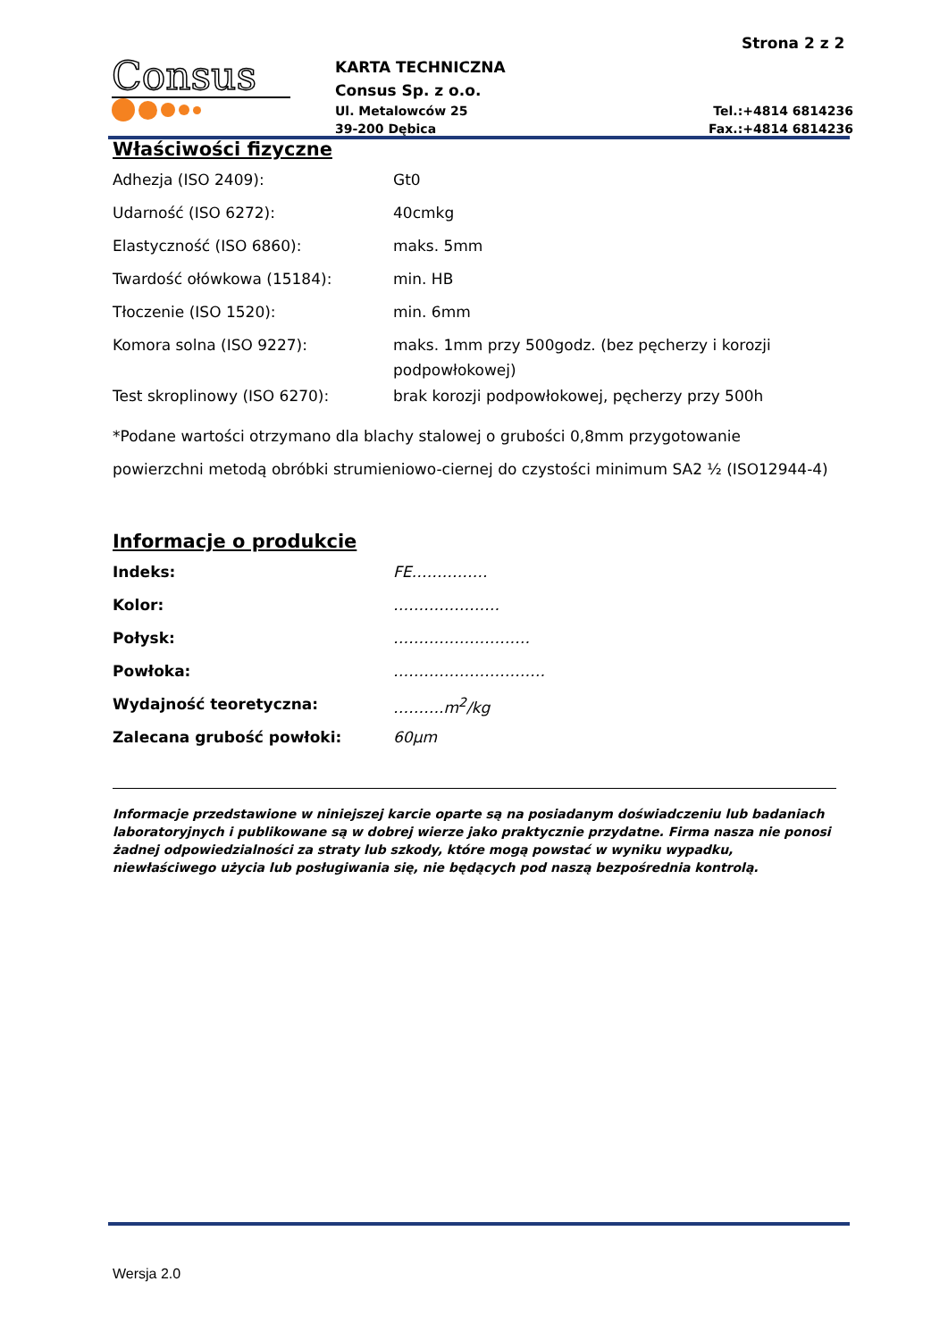Strona 2 z 2
Consus
KARTA TECHNICZNA
Consus Sp. z o.o.
Ul. Metalowców 25
39-200 Dębica
Tel.:+4814 6814236
Fax.:+4814 6814236
Właściwości fizyczne
| Adhezja (ISO 2409): | Gt0 |
| Udarność (ISO 6272): | 40cmkg |
| Elastyczność (ISO 6860): | maks. 5mm |
| Twardość ołówkowa (15184): | min. HB |
| Tłoczenie (ISO 1520): | min. 6mm |
| Komora solna (ISO 9227): | maks. 1mm przy 500godz. (bez pęcherzy i korozji podpowłokowej) |
| Test skroplinowy (ISO 6270): | brak korozji podpowłokowej, pęcherzy przy 500h |
*Podane wartości otrzymano dla blachy stalowej o grubości 0,8mm przygotowanie powierzchni metodą obróbki strumieniowo-ciernej do czystości minimum SA2 ½ (ISO12944-4)
Informacje o produkcie
| Indeks: | FE…………… |
| Kolor: | ………………… |
| Połysk: | ……………………… |
| Powłoka: | ………………………… |
| Wydajność teoretyczna: | ……….m<sup>2</sup>/kg |
| Zalecana grubość powłoki: | 60µm |
Informacje przedstawione w niniejszej karcie oparte są na posiadanym doświadczeniu lub badaniach laboratoryjnych i publikowane są w dobrej wierze jako praktycznie przydatne. Firma nasza nie ponosi żadnej odpowiedzialności za straty lub szkody, które mogą powstać w wyniku wypadku, niewłaściwego użycia lub posługiwania się, nie będących pod naszą bezpośrednia kontrolą.
Wersja 2.0